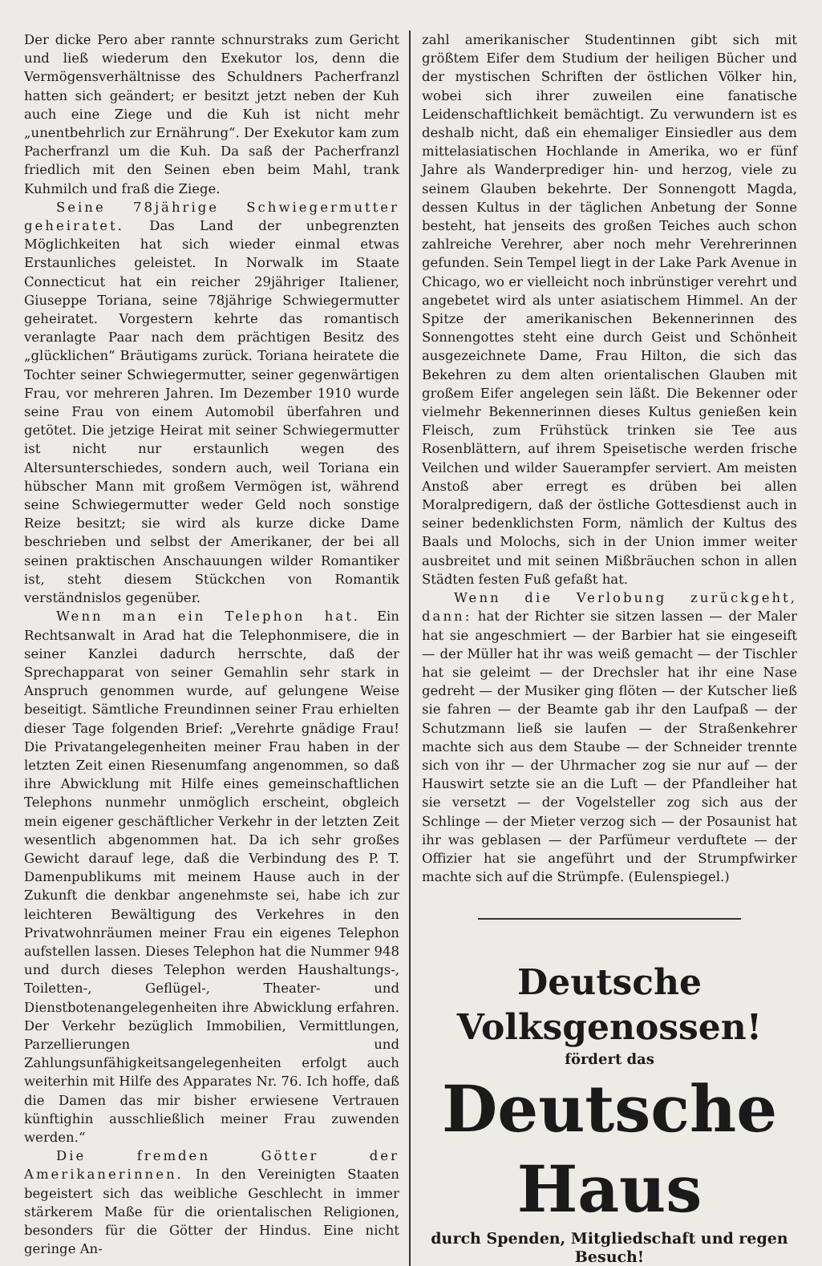Der dicke Pero aber rannte schnurstraks zum Gericht und ließ wiederum den Exekutor los, denn die Vermögensverhältnisse des Schuldners Pacherfranzl hatten sich geändert; er besitzt jetzt neben der Kuh auch eine Ziege und die Kuh ist nicht mehr „unentbehrlich zur Ernährung“. Der Exekutor kam zum Pacherfranzl um die Kuh. Da saß der Pacherfranzl friedlich mit den Seinen eben beim Mahl, trank Kuhmilch und fraß die Ziege.
Seine 78jährige Schwiegermutter geheiratet. Das Land der unbegrenzten Möglichkeiten hat sich wieder einmal etwas Erstaunliches geleistet. In Norwalk im Staate Connecticut hat ein reicher 29jähriger Italiener, Giuseppe Toriana, seine 78jährige Schwiegermutter geheiratet. Vorgestern kehrte das romantisch veranlagte Paar nach dem prächtigen Besitz des „glücklichen“ Bräutigams zurück. Toriana heiratete die Tochter seiner Schwiegermutter, seiner gegenwärtigen Frau, vor mehreren Jahren. Im Dezember 1910 wurde seine Frau von einem Automobil überfahren und getötet. Die jetzige Heirat mit seiner Schwiegermutter ist nicht nur erstaunlich wegen des Altersunterschiedes, sondern auch, weil Toriana ein hübscher Mann mit großem Vermögen ist, während seine Schwiegermutter weder Geld noch sonstige Reize besitzt; sie wird als kurze dicke Dame beschrieben und selbst der Amerikaner, der bei all seinen praktischen Anschauungen wilder Romantiker ist, steht diesem Stückchen von Romantik verständnislos gegenüber.
Wenn man ein Telephon hat. Ein Rechtsanwalt in Arad hat die Telephonmisere, die in seiner Kanzlei dadurch herrschte, daß der Sprechapparat von seiner Gemahlin sehr stark in Anspruch genommen wurde, auf gelungene Weise beseitigt. Sämtliche Freundinnen seiner Frau erhielten dieser Tage folgenden Brief: „Verehrte gnädige Frau! Die Privatangelegenheiten meiner Frau haben in der letzten Zeit einen Riesenumfang angenommen, so daß ihre Abwicklung mit Hilfe eines gemeinschaftlichen Telephons nunmehr unmöglich erscheint, obgleich mein eigener geschäftlicher Verkehr in der letzten Zeit wesentlich abgenommen hat. Da ich sehr großes Gewicht darauf lege, daß die Verbindung des P. T. Damenpublikums mit meinem Hause auch in der Zukunft die denkbar angenehmste sei, habe ich zur leichteren Bewältigung des Verkehres in den Privatwohnräumen meiner Frau ein eigenes Telephon aufstellen lassen. Dieses Telephon hat die Nummer 948 und durch dieses Telephon werden Haushaltungs-, Toiletten-, Geflügel-, Theater- und Dienstbotenangelegenheiten ihre Abwicklung erfahren. Der Verkehr bezüglich Immobilien, Vermittlungen, Parzellierungen und Zahlungsunfähigkeitsangelegenheiten erfolgt auch weiterhin mit Hilfe des Apparates Nr. 76. Ich hoffe, daß die Damen das mir bisher erwiesene Vertrauen künftighin ausschließlich meiner Frau zuwenden werden.“
Die fremden Götter der Amerikanerinnen. In den Vereinigten Staaten begeistert sich das weibliche Geschlecht in immer stärkerem Maße für die orientalischen Religionen, besonders für die Götter der Hindus. Eine nicht geringe An-
zahl amerikanischer Studentinnen gibt sich mit größtem Eifer dem Studium der heiligen Bücher und der mystischen Schriften der östlichen Völker hin, wobei sich ihrer zuweilen eine fanatische Leidenschaftlichkeit bemächtigt. Zu verwundern ist es deshalb nicht, daß ein ehemaliger Einsiedler aus dem mittelasiatischen Hochlande in Amerika, wo er fünf Jahre als Wanderprediger hin- und herzog, viele zu seinem Glauben bekehrte. Der Sonnengott Magda, dessen Kultus in der täglichen Anbetung der Sonne besteht, hat jenseits des großen Teiches auch schon zahlreiche Verehrer, aber noch mehr Verehrerinnen gefunden. Sein Tempel liegt in der Lake Park Avenue in Chicago, wo er vielleicht noch inbrünstiger verehrt und angebetet wird als unter asiatischem Himmel. An der Spitze der amerikanischen Bekennerinnen des Sonnengottes steht eine durch Geist und Schönheit ausgezeichnete Dame, Frau Hilton, die sich das Bekehren zu dem alten orientalischen Glauben mit großem Eifer angelegen sein läßt. Die Bekenner oder vielmehr Bekennerinnen dieses Kultus genießen kein Fleisch, zum Frühstück trinken sie Tee aus Rosenblättern, auf ihrem Speisetische werden frische Veilchen und wilder Sauerampfer serviert. Am meisten Anstoß aber erregt es drüben bei allen Moralpredigern, daß der östliche Gottesdienst auch in seiner bedenklichsten Form, nämlich der Kultus des Baals und Molochs, sich in der Union immer weiter ausbreitet und mit seinen Mißbräuchen schon in allen Städten festen Fuß gefaßt hat.
Wenn die Verlobung zurückgeht, dann: hat der Richter sie sitzen lassen — der Maler hat sie angeschmiert — der Barbier hat sie eingeseift — der Müller hat ihr was weiß gemacht — der Tischler hat sie geleimt — der Drechsler hat ihr eine Nase gedreht — der Musiker ging flöten — der Kutscher ließ sie fahren — der Beamte gab ihr den Laufpaß — der Schutzmann ließ sie laufen — der Straßenkehrer machte sich aus dem Staube — der Schneider trennte sich von ihr — der Uhrmacher zog sie nur auf — der Hauswirt setzte sie an die Luft — der Pfandleiher hat sie versetzt — der Vogelsteller zog sich aus der Schlinge — der Mieter verzog sich — der Posaunist hat ihr was geblasen — der Parfümeur verduftete — der Offizier hat sie angeführt und der Strumpfwirker machte sich auf die Strümpfe. (Eulenspiegel.)
Deutsche Volksgenossen!
fördert das
Deutsche Haus
durch Spenden, Mitgliedschaft und regen Besuch!